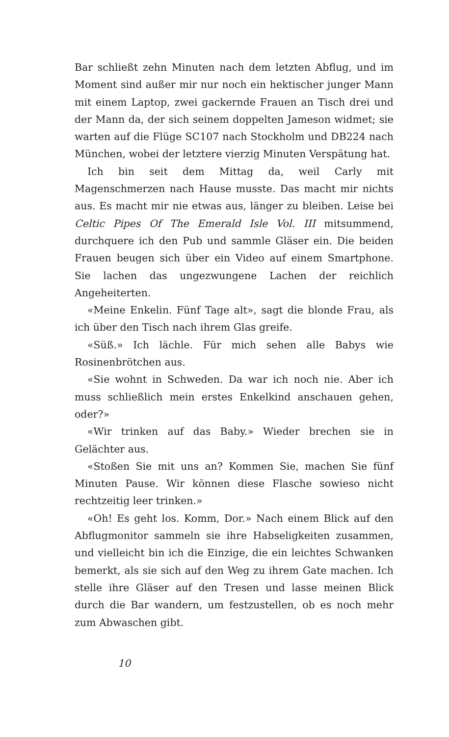Bar schließt zehn Minuten nach dem letzten Abflug, und im Moment sind außer mir nur noch ein hektischer junger Mann mit einem Laptop, zwei gackernde Frauen an Tisch drei und der Mann da, der sich seinem doppelten Jameson widmet; sie warten auf die Flüge SC107 nach Stockholm und DB224 nach München, wobei der letztere vierzig Minuten Verspätung hat.
Ich bin seit dem Mittag da, weil Carly mit Magenschmerzen nach Hause musste. Das macht mir nichts aus. Es macht mir nie etwas aus, länger zu bleiben. Leise bei Celtic Pipes Of The Emerald Isle Vol. III mitsummend, durchquere ich den Pub und sammle Gläser ein. Die beiden Frauen beugen sich über ein Video auf einem Smartphone. Sie lachen das ungezwungene Lachen der reichlich Angeheiterten.
«Meine Enkelin. Fünf Tage alt», sagt die blonde Frau, als ich über den Tisch nach ihrem Glas greife.
«Süß.» Ich lächle. Für mich sehen alle Babys wie Rosinenbrötchen aus.
«Sie wohnt in Schweden. Da war ich noch nie. Aber ich muss schließlich mein erstes Enkelkind anschauen gehen, oder?»
«Wir trinken auf das Baby.» Wieder brechen sie in Gelächter aus.
«Stoßen Sie mit uns an? Kommen Sie, machen Sie fünf Minuten Pause. Wir können diese Flasche sowieso nicht rechtzeitig leer trinken.»
«Oh! Es geht los. Komm, Dor.» Nach einem Blick auf den Abflugmonitor sammeln sie ihre Habseligkeiten zusammen, und vielleicht bin ich die Einzige, die ein leichtes Schwanken bemerkt, als sie sich auf den Weg zu ihrem Gate machen. Ich stelle ihre Gläser auf den Tresen und lasse meinen Blick durch die Bar wandern, um festzustellen, ob es noch mehr zum Abwaschen gibt.
10